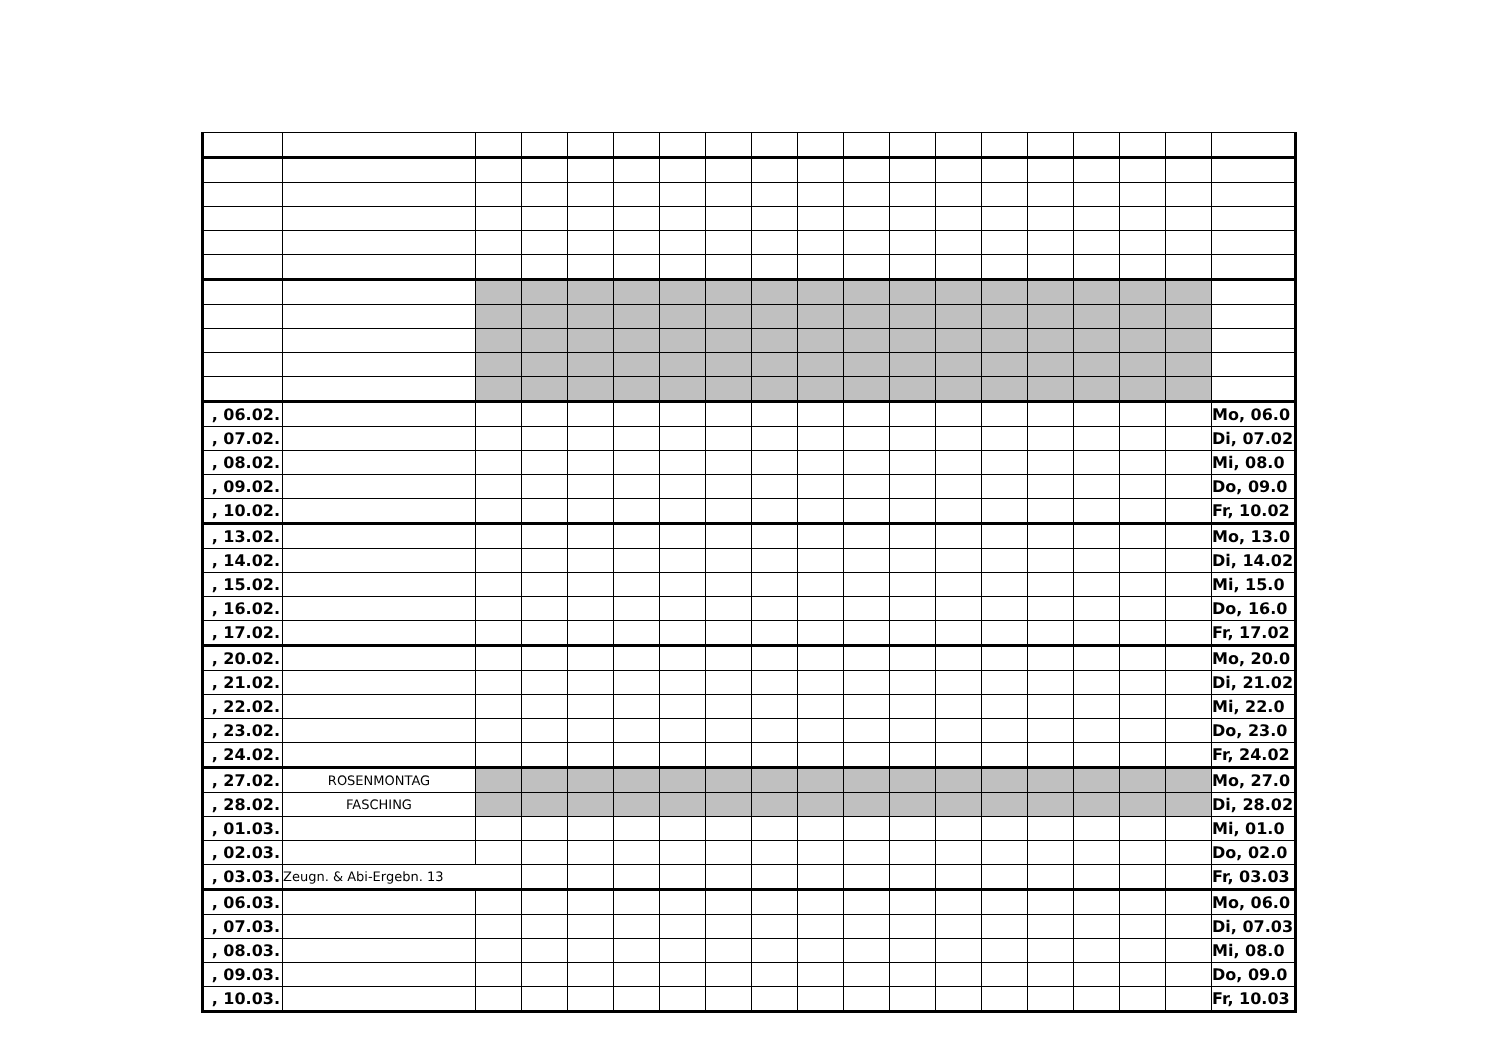| , 06.02. | | | | | | | | | | | | | | | | | | Mo, 06.0 |
| , 07.02. | | | | | | | | | | | | | | | | | | Di, 07.02 |
| , 08.02. | | | | | | | | | | | | | | | | | | Mi, 08.0 |
| , 09.02. | | | | | | | | | | | | | | | | | | Do, 09.0 |
| , 10.02. | | | | | | | | | | | | | | | | | | Fr, 10.02 |
| , 13.02. | | | | | | | | | | | | | | | | | | Mo, 13.0 |
| , 14.02. | | | | | | | | | | | | | | | | | | Di, 14.02 |
| , 15.02. | | | | | | | | | | | | | | | | | | Mi, 15.0 |
| , 16.02. | | | | | | | | | | | | | | | | | | Do, 16.0 |
| , 17.02. | | | | | | | | | | | | | | | | | | Fr, 17.02 |
| , 20.02. | | | | | | | | | | | | | | | | | | Mo, 20.0 |
| , 21.02. | | | | | | | | | | | | | | | | | | Di, 21.02 |
| , 22.02. | | | | | | | | | | | | | | | | | | Mi, 22.0 |
| , 23.02. | | | | | | | | | | | | | | | | | | Do, 23.0 |
| , 24.02. | | | | | | | | | | | | | | | | | | Fr, 24.02 |
| , 27.02. | ROSENMONTAG | | | | | | | | | | | | | | | | | Mo, 27.0 |
| , 28.02. | FASCHING | | | | | | | | | | | | | | | | | Di, 28.02 |
| , 01.03. | | | | | | | | | | | | | | | | | | Mi, 01.0 |
| , 02.03. | | | | | | | | | | | | | | | | | | Do, 02.0 |
| , 03.03. | Zeugn. & Abi-Ergebn. 13 | | | | | | | | | | | | | | | | | Fr, 03.03 |
| , 06.03. | | | | | | | | | | | | | | | | | | Mo, 06.0 |
| , 07.03. | | | | | | | | | | | | | | | | | | Di, 07.03 |
| , 08.03. | | | | | | | | | | | | | | | | | | Mi, 08.0 |
| , 09.03. | | | | | | | | | | | | | | | | | | Do, 09.0 |
| , 10.03. | | | | | | | | | | | | | | | | | | Fr, 10.03 |